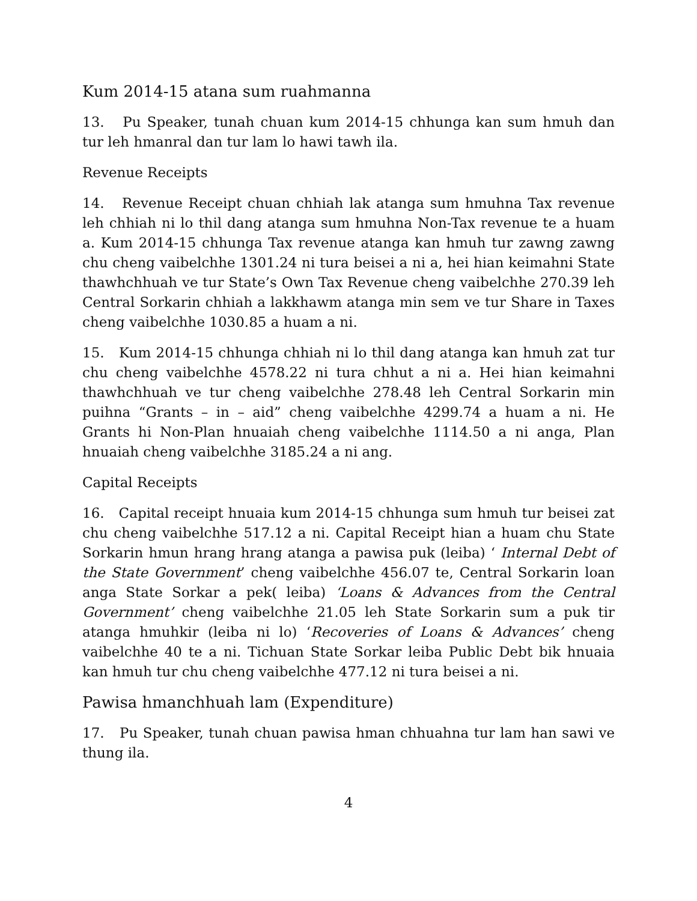Kum 2014-15 atana sum ruahmanna
13. Pu Speaker, tunah chuan kum 2014-15 chhunga kan sum hmuh dan tur leh hmanral dan tur lam lo hawi tawh ila.
Revenue Receipts
14. Revenue Receipt chuan chhiah lak atanga sum hmuhna Tax revenue leh chhiah ni lo thil dang atanga sum hmuhna Non-Tax revenue te a huam a. Kum 2014-15 chhunga Tax revenue atanga kan hmuh tur zawng zawng chu cheng vaibelchhe 1301.24 ni tura beisei a ni a, hei hian keimahni State thawhchhuah ve tur State’s Own Tax Revenue cheng vaibelchhe 270.39 leh Central Sorkarin chhiah a lakkhawm atanga min sem ve tur Share in Taxes cheng vaibelchhe 1030.85 a huam a ni.
15. Kum 2014-15 chhunga chhiah ni lo thil dang atanga kan hmuh zat tur chu cheng vaibelchhe 4578.22 ni tura chhut a ni a. Hei hian keimahni thawhchhuah ve tur cheng vaibelchhe 278.48 leh Central Sorkarin min puihna “Grants – in – aid” cheng vaibelchhe 4299.74 a huam a ni. He Grants hi Non-Plan hnuaiah cheng vaibelchhe 1114.50 a ni anga, Plan hnuaiah cheng vaibelchhe 3185.24 a ni ang.
Capital Receipts
16. Capital receipt hnuaia kum 2014-15 chhunga sum hmuh tur beisei zat chu cheng vaibelchhe 517.12 a ni. Capital Receipt hian a huam chu State Sorkarin hmun hrang hrang atanga a pawisa puk (leiba) ‘ Internal Debt of the State Government’ cheng vaibelchhe 456.07 te, Central Sorkarin loan anga State Sorkar a pek( leiba) ‘Loans & Advances from the Central Government’ cheng vaibelchhe 21.05 leh State Sorkarin sum a puk tir atanga hmuhkir (leiba ni lo) ‘Recoveries of Loans & Advances’ cheng vaibelchhe 40 te a ni. Tichuan State Sorkar leiba Public Debt bik hnuaia kan hmuh tur chu cheng vaibelchhe 477.12 ni tura beisei a ni.
Pawisa hmanchhuah lam (Expenditure)
17. Pu Speaker, tunah chuan pawisa hman chhuahna tur lam han sawi ve thung ila.
4